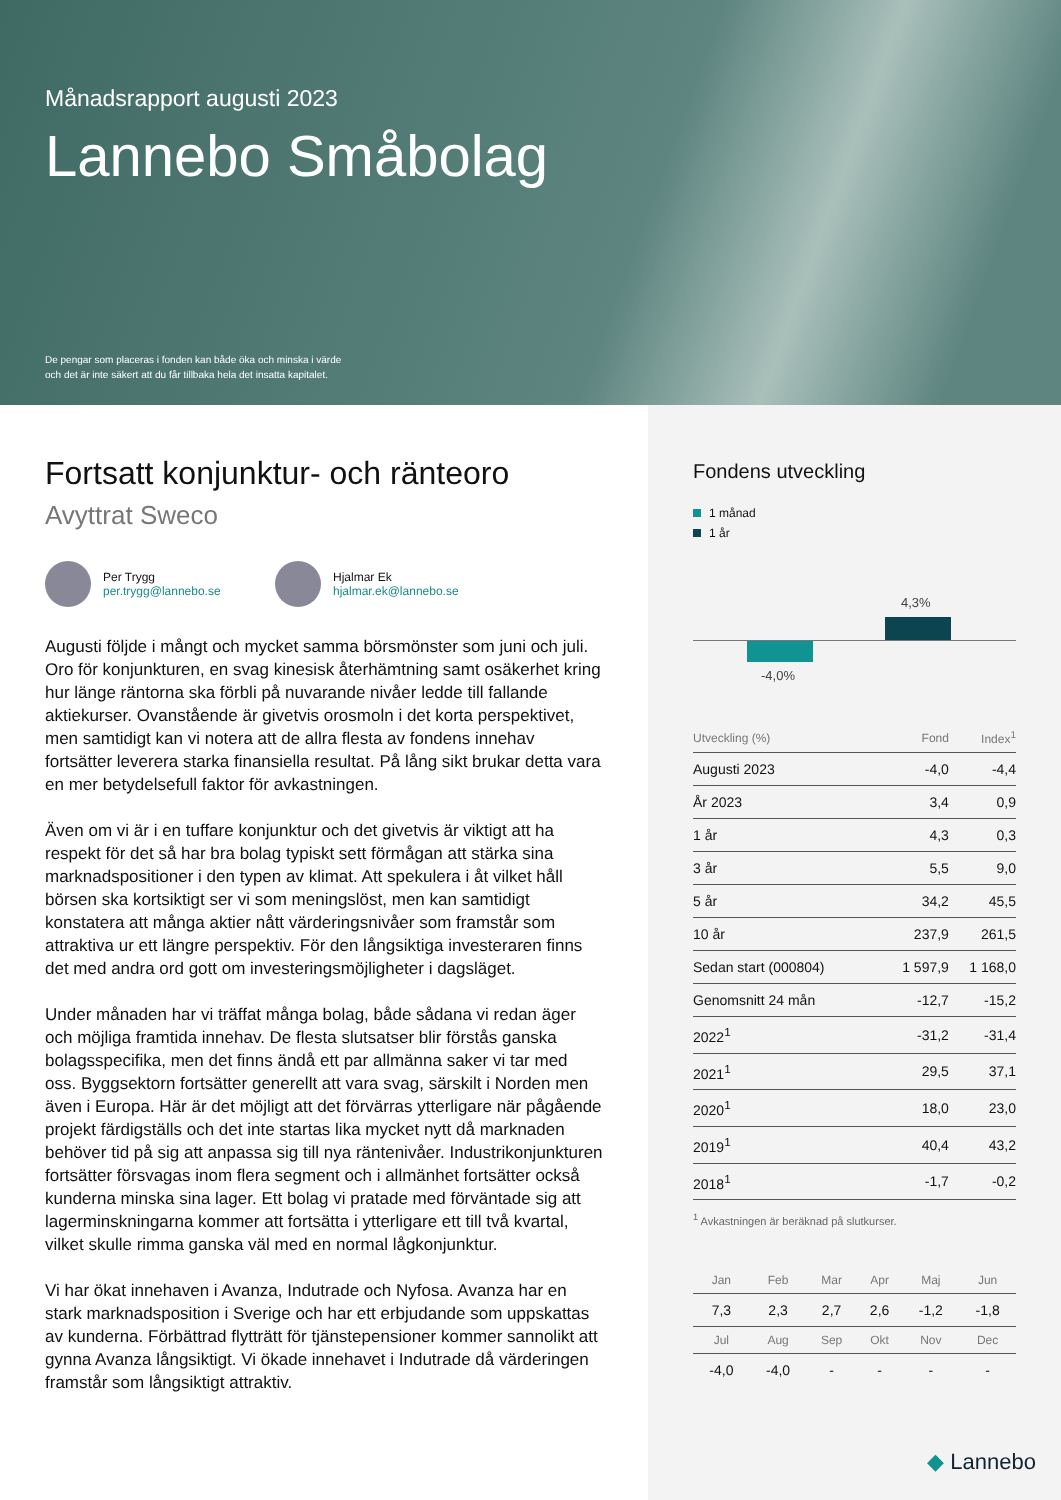Månadsrapport augusti 2023
Lannebo Småbolag
De pengar som placeras i fonden kan både öka och minska i värde
och det är inte säkert att du får tillbaka hela det insatta kapitalet.
Fortsatt konjunktur- och ränteoro
Avyttrat Sweco
Per Trygg
per.trygg@lannebo.se
Hjalmar Ek
hjalmar.ek@lannebo.se
Augusti följde i mångt och mycket samma börsmönster som juni och juli. Oro för konjunkturen, en svag kinesisk återhämtning samt osäkerhet kring hur länge räntorna ska förbli på nuvarande nivåer ledde till fallande aktiekurser. Ovanstående är givetvis orosmoln i det korta perspektivet, men samtidigt kan vi notera att de allra flesta av fondens innehav fortsätter leverera starka finansiella resultat. På lång sikt brukar detta vara en mer betydelsefull faktor för avkastningen.
Även om vi är i en tuffare konjunktur och det givetvis är viktigt att ha respekt för det så har bra bolag typiskt sett förmågan att stärka sina marknadspositioner i den typen av klimat. Att spekulera i åt vilket håll börsen ska kortsiktigt ser vi som meningslöst, men kan samtidigt konstatera att många aktier nått värderingsnivåer som framstår som attraktiva ur ett längre perspektiv. För den långsiktiga investeraren finns det med andra ord gott om investeringsmöjligheter i dagsläget.
Under månaden har vi träffat många bolag, både sådana vi redan äger och möjliga framtida innehav. De flesta slutsatser blir förstås ganska bolagsspecifika, men det finns ändå ett par allmänna saker vi tar med oss. Byggsektorn fortsätter generellt att vara svag, särskilt i Norden men även i Europa. Här är det möjligt att det förvärras ytterligare när pågående projekt färdigställs och det inte startas lika mycket nytt då marknaden behöver tid på sig att anpassa sig till nya räntenivåer. Industrikonjunkturen fortsätter försvagas inom flera segment och i allmänhet fortsätter också kunderna minska sina lager. Ett bolag vi pratade med förväntade sig att lagerminskningarna kommer att fortsätta i ytterligare ett till två kvartal, vilket skulle rimma ganska väl med en normal lågkonjunktur.
Vi har ökat innehaven i Avanza, Indutrade och Nyfosa. Avanza har en stark marknadsposition i Sverige och har ett erbjudande som uppskattas av kunderna. Förbättrad flytträtt för tjänstepensioner kommer sannolikt att gynna Avanza långsiktigt. Vi ökade innehavet i Indutrade då värderingen framstår som långsiktigt attraktiv.
Fondens utveckling
1 månad
1 år
-4,0%
4,3%
| Utveckling (%) | Fond | Index<sup>1</sup> |
| --- | --- | --- |
| Augusti 2023 | -4,0 | -4,4 |
| År 2023 | 3,4 | 0,9 |
| 1 år | 4,3 | 0,3 |
| 3 år | 5,5 | 9,0 |
| 5 år | 34,2 | 45,5 |
| 10 år | 237,9 | 261,5 |
| Sedan start (000804) | 1 597,9 | 1 168,0 |
| Genomsnitt 24 mån | -12,7 | -15,2 |
| 2022<sup>1</sup> | -31,2 | -31,4 |
| 2021<sup>1</sup> | 29,5 | 37,1 |
| 2020<sup>1</sup> | 18,0 | 23,0 |
| 2019<sup>1</sup> | 40,4 | 43,2 |
| 2018<sup>1</sup> | -1,7 | -0,2 |
<sup>1</sup> Avkastningen är beräknad på slutkurser.
| Jan | Feb | Mar | Apr | Maj | Jun |
| --- | --- | --- | --- | --- | --- |
| 7,3 | 2,3 | 2,7 | 2,6 | -1,2 | -1,8 |
| Jul | Aug | Sep | Okt | Nov | Dec |
| -4,0 | -4,0 | - | - | - | - |
◆ Lannebo